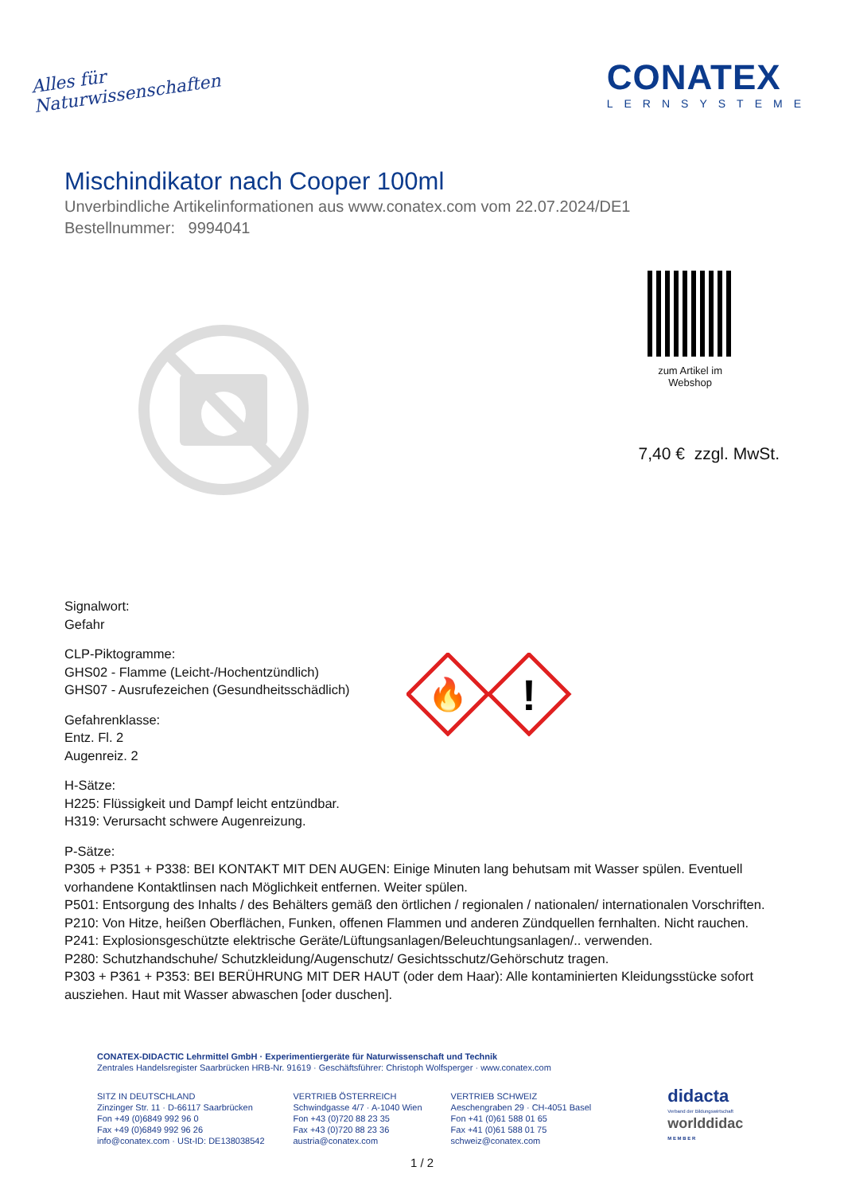Alles für
Naturwissenschaften
CONATEX
LERNSYSTEME
Mischindikator nach Cooper 100ml
Unverbindliche Artikelinformationen aus www.conatex.com vom 22.07.2024/DE1
Bestellnummer: 9994041
zum Artikel im Webshop
7,40 € zzgl. MwSt.
Signalwort:
Gefahr
CLP-Piktogramme:
GHS02 - Flamme (Leicht-/Hochentzündlich)
GHS07 - Ausrufezeichen (Gesundheitsschädlich)
Gefahrenklasse:
Entz. Fl. 2
Augenreiz. 2
🔥
!
H-Sätze:
H225: Flüssigkeit und Dampf leicht entzündbar.
H319: Verursacht schwere Augenreizung.
P-Sätze:
P305 + P351 + P338: BEI KONTAKT MIT DEN AUGEN: Einige Minuten lang behutsam mit Wasser spülen. Eventuell vorhandene Kontaktlinsen nach Möglichkeit entfernen. Weiter spülen.
P501: Entsorgung des Inhalts / des Behälters gemäß den örtlichen / regionalen / nationalen/ internationalen Vorschriften.
P210: Von Hitze, heißen Oberflächen, Funken, offenen Flammen und anderen Zündquellen fernhalten. Nicht rauchen.
P241: Explosionsgeschützte elektrische Geräte/Lüftungsanlagen/Beleuchtungsanlagen/.. verwenden.
P280: Schutzhandschuhe/ Schutzkleidung/Augenschutz/ Gesichtsschutz/Gehörschutz tragen.
P303 + P361 + P353: BEI BERÜHRUNG MIT DER HAUT (oder dem Haar): Alle kontaminierten Kleidungsstücke sofort ausziehen. Haut mit Wasser abwaschen [oder duschen].
CONATEX-DIDACTIC Lehrmittel GmbH · Experimentiergeräte für Naturwissenschaft und Technik
Zentrales Handelsregister Saarbrücken HRB-Nr. 91619 · Geschäftsführer: Christoph Wolfsperger · www.conatex.com
SITZ IN DEUTSCHLAND
Zinzinger Str. 11 · D-66117 Saarbrücken
Fon +49 (0)6849 992 96 0
Fax +49 (0)6849 992 96 26
info@conatex.com · USt-ID: DE138038542
VERTRIEB ÖSTERREICH
Schwindgasse 4/7 · A-1040 Wien
Fon +43 (0)720 88 23 35
Fax +43 (0)720 88 23 36
austria@conatex.com
VERTRIEB SCHWEIZ
Aeschengraben 29 · CH-4051 Basel
Fon +41 (0)61 588 01 65
Fax +41 (0)61 588 01 75
schweiz@conatex.com
didacta
Verband der Bildungswirtschaft
worlddidac
M E M B E R
1 / 2